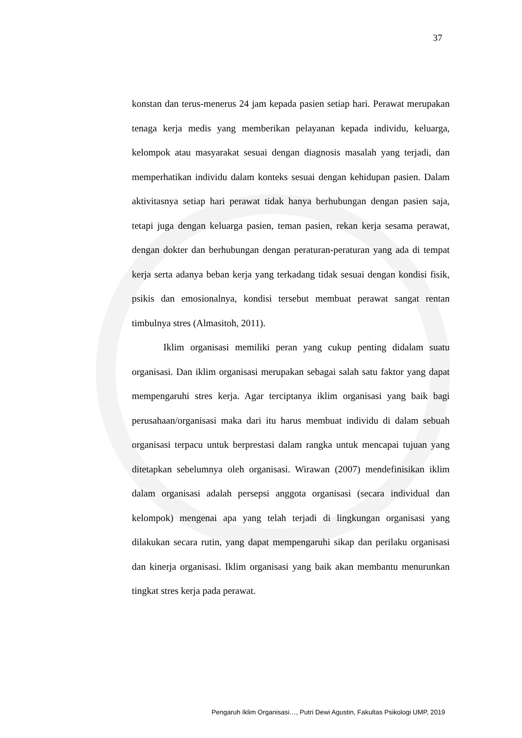37
konstan dan terus-menerus 24 jam kepada pasien setiap hari. Perawat merupakan tenaga kerja medis yang memberikan pelayanan kepada individu, keluarga, kelompok atau masyarakat sesuai dengan diagnosis masalah yang terjadi, dan memperhatikan individu dalam konteks sesuai dengan kehidupan pasien. Dalam aktivitasnya setiap hari perawat tidak hanya berhubungan dengan pasien saja, tetapi juga dengan keluarga pasien, teman pasien, rekan kerja sesama perawat, dengan dokter dan berhubungan dengan peraturan-peraturan yang ada di tempat kerja serta adanya beban kerja yang terkadang tidak sesuai dengan kondisi fisik, psikis dan emosionalnya, kondisi tersebut membuat perawat sangat rentan timbulnya stres (Almasitoh, 2011).
Iklim organisasi memiliki peran yang cukup penting didalam suatu organisasi. Dan iklim organisasi merupakan sebagai salah satu faktor yang dapat mempengaruhi stres kerja. Agar terciptanya iklim organisasi yang baik bagi perusahaan/organisasi maka dari itu harus membuat individu di dalam sebuah organisasi terpacu untuk berprestasi dalam rangka untuk mencapai tujuan yang ditetapkan sebelumnya oleh organisasi. Wirawan (2007) mendefinisikan iklim dalam organisasi adalah persepsi anggota organisasi (secara individual dan kelompok) mengenai apa yang telah terjadi di lingkungan organisasi yang dilakukan secara rutin, yang dapat mempengaruhi sikap dan perilaku organisasi dan kinerja organisasi. Iklim organisasi yang baik akan membantu menurunkan tingkat stres kerja pada perawat.
Pengaruh Iklim Organisasi…, Putri Dewi Agustin, Fakultas Psikologi UMP, 2019